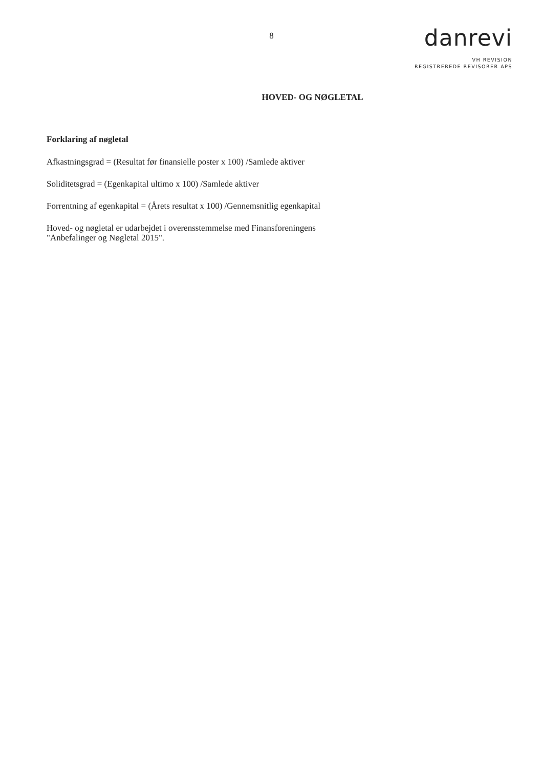8
danrevi
VH REVISION
REGISTREREDE REVISORER APS
HOVED- OG NØGLETAL
Forklaring af nøgletal
Afkastningsgrad = (Resultat før finansielle poster x 100) /Samlede aktiver
Soliditetsgrad = (Egenkapital ultimo x 100) /Samlede aktiver
Forrentning af egenkapital = (Årets resultat x 100) /Gennemsnitlig egenkapital
Hoved- og nøgletal er udarbejdet i overensstemmelse med Finansforeningens
"Anbefalinger og Nøgletal 2015".